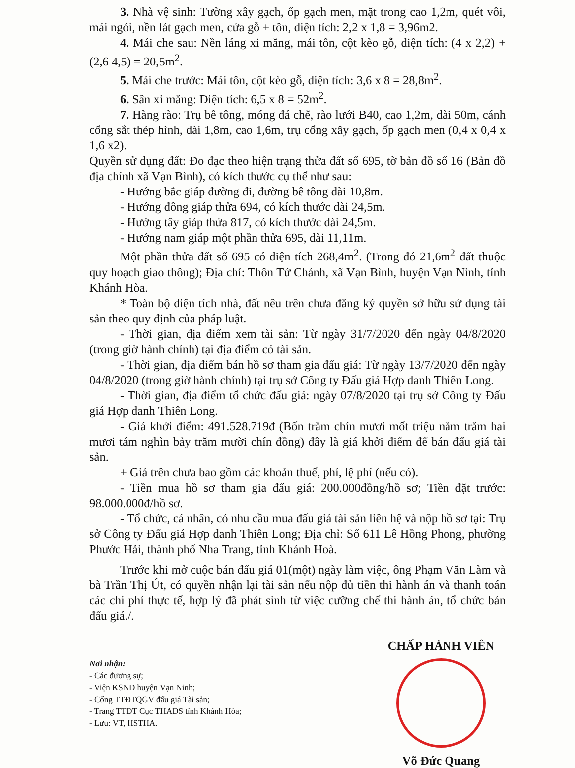3. Nhà vệ sinh: Tường xây gạch, ốp gạch men, mặt trong cao 1,2m, quét vôi, mái ngói, nền lát gạch men, cửa gỗ + tôn, diện tích: 2,2 x 1,8 = 3,96m2.
4. Mái che sau: Nền láng xi măng, mái tôn, cột kèo gỗ, diện tích: (4 x 2,2) + (2,6 4,5) = 20,5m<sup>2</sup>.
5. Mái che trước: Mái tôn, cột kèo gỗ, diện tích: 3,6 x 8 = 28,8m<sup>2</sup>.
6. Sân xi măng: Diện tích: 6,5 x 8 = 52m<sup>2</sup>.
7. Hàng rào: Trụ bê tông, móng đá chẽ, rào lưới B40, cao 1,2m, dài 50m, cánh cổng sắt thép hình, dài 1,8m, cao 1,6m, trụ cổng xây gạch, ốp gạch men (0,4 x 0,4 x 1,6 x2).
Quyền sử dụng đất: Đo đạc theo hiện trạng thửa đất số 695, tờ bản đồ số 16 (Bản đồ địa chính xã Vạn Bình), có kích thước cụ thể như sau:
- Hướng bắc giáp đường đi, đường bê tông dài 10,8m.
- Hướng đông giáp thửa 694, có kích thước dài 24,5m.
- Hướng tây giáp thửa 817, có kích thước dài 24,5m.
- Hướng nam giáp một phần thửa 695, dài 11,11m.
Một phần thửa đất số 695 có diện tích 268,4m<sup>2</sup>. (Trong đó 21,6m<sup>2</sup> đất thuộc quy hoạch giao thông); Địa chỉ: Thôn Tứ Chánh, xã Vạn Bình, huyện Vạn Ninh, tỉnh Khánh Hòa.
* Toàn bộ diện tích nhà, đất nêu trên chưa đăng ký quyền sở hữu sử dụng tài sản theo quy định của pháp luật.
- Thời gian, địa điểm xem tài sản: Từ ngày 31/7/2020 đến ngày 04/8/2020 (trong giờ hành chính) tại địa điểm có tài sản.
- Thời gian, địa điểm bán hồ sơ tham gia đấu giá: Từ ngày 13/7/2020 đến ngày 04/8/2020 (trong giờ hành chính) tại trụ sở Công ty Đấu giá Hợp danh Thiên Long.
- Thời gian, địa điểm tổ chức đấu giá: ngày 07/8/2020 tại trụ sở Công ty Đấu giá Hợp danh Thiên Long.
- Giá khởi điểm: 491.528.719đ (Bốn trăm chín mươi mốt triệu năm trăm hai mươi tám nghìn bảy trăm mười chín đồng) đây là giá khởi điểm để bán đấu giá tài sản.
+ Giá trên chưa bao gồm các khoản thuế, phí, lệ phí (nếu có).
- Tiền mua hồ sơ tham gia đấu giá: 200.000đồng/hồ sơ; Tiền đặt trước: 98.000.000đ/hồ sơ.
- Tổ chức, cá nhân, có nhu cầu mua đấu giá tài sản liên hệ và nộp hồ sơ tại: Trụ sở Công ty Đấu giá Hợp danh Thiên Long; Địa chỉ: Số 611 Lê Hồng Phong, phường Phước Hải, thành phố Nha Trang, tỉnh Khánh Hoà.
Trước khi mở cuộc bán đấu giá 01(một) ngày làm việc, ông Phạm Văn Làm và bà Trần Thị Út, có quyền nhận lại tài sản nếu nộp đủ tiền thi hành án và thanh toán các chi phí thực tế, hợp lý đã phát sinh từ việc cưỡng chế thi hành án, tổ chức bán đấu giá./.
Nơi nhận:
- Các đương sự;
- Viện KSND huyện Vạn Ninh;
- Cổng TTĐTQGV đấu giá Tài sản;
- Trang TTĐT Cục THADS tỉnh Khánh Hòa;
- Lưu: VT, HSTHA.
CHẤP HÀNH VIÊN
Võ Đức Quang